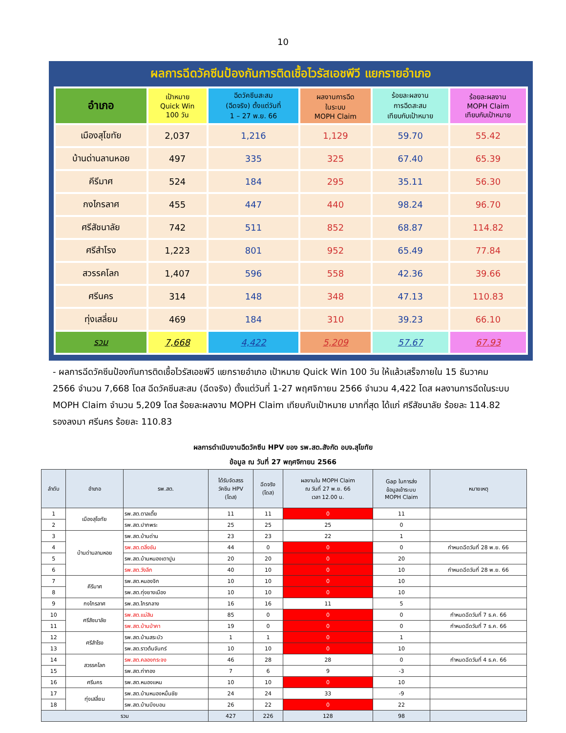10
ผลการฉีดวัคซีนป้องกันการติดเชื้อไวรัสเอชพีวี แยกรายอำเภอ
| อำเภอ | เป้าหมาย Quick Win 100 วัน | ฉีดวัคซีนสะสม (ฉีดจริง) ตั้งแต่วันที่ 1 – 27 พ.ย. 66 | ผลงานการฉีด ในระบบ MOPH Claim | ร้อยละผลงาน การฉีดสะสม เทียบกับเป้าหมาย | ร้อยละผลงาน MOPH Claim เทียบกับเป้าหมาย |
| --- | --- | --- | --- | --- | --- |
| เมืองสุโขทัย | 2,037 | 1,216 | 1,129 | 59.70 | 55.42 |
| บ้านด่านลานหอย | 497 | 335 | 325 | 67.40 | 65.39 |
| คีรีมาศ | 524 | 184 | 295 | 35.11 | 56.30 |
| กงไกรลาศ | 455 | 447 | 440 | 98.24 | 96.70 |
| ศรีสัชนาลัย | 742 | 511 | 852 | 68.87 | 114.82 |
| ศรีสำโรง | 1,223 | 801 | 952 | 65.49 | 77.84 |
| สวรรคโลก | 1,407 | 596 | 558 | 42.36 | 39.66 |
| ศรีนคร | 314 | 148 | 348 | 47.13 | 110.83 |
| ทุ่งเสลี่ยม | 469 | 184 | 310 | 39.23 | 66.10 |
| รวม | 7,668 | 4,422 | 5,209 | 57.67 | 67.93 |
- ผลการฉีดวัคซีนป้องกันการติดเชื้อไวรัสเอชพีวี แยกรายอำเภอ เป้าหมาย Quick Win 100 วัน ให้แล้วเสร็จภายใน 15 ธันวาคม 2566 จำนวน 7,668 โดส ฉีดวัคซีนสะสม (ฉีดจริง) ตั้งแต่วันที่ 1-27 พฤศจิกายน 2566 จำนวน 4,422 โดส ผลงานการฉีดในระบบ MOPH Claim จำนวน 5,209 โดส ร้อยละผลงาน MOPH Claim เทียบกับเป้าหมาย มากที่สุด ได้แก่ ศรีสัชนาลัย ร้อยละ 114.82 รองลงมา ศรีนคร ร้อยละ 110.83
ผลการดำเนินงานฉีดวัคซีน HPV ของ รพ.สต.สังกัด อบจ.สุโขทัย
ข้อมูล ณ วันที่ 27 พฤศจิกายน 2566
| ลำดับ | อำเภอ | รพ.สต. | ได้รับจัดสรร วัคซีน HPV (โดส) | ฉีดจริง (โดส) | ผลงานใน MOPH Claim ณ วันที่ 27 พ.ย. 66 เวลา 12.00 น. | Gap ในการส่ง ข้อมูลเข้าระบบ MOPH Claim | หมายเหตุ |
| --- | --- | --- | --- | --- | --- | --- | --- |
| 1 | เมืองสุโขทัย | รพ.สต.ตาลเตี้ย | 11 | 11 | 0 | 11 | |
| 2 | | รพ.สต.ปากพระ | 25 | 25 | 25 | 0 | |
| 3 | บ้านด่านลานหอย | รพ.สต.บ้านด่าน | 23 | 23 | 22 | 1 | |
| 4 | | รพ.สต.ตลิ่งชัน | 44 | 0 | 0 | 0 | กำหนดฉีดวันที่ 28 พ.ย. 66 |
| 5 | | รพ.สต.บ้านหนองเตาปูน | 20 | 20 | 0 | 20 | |
| 6 | | รพ.สต.วังลึก | 40 | 10 | 0 | 10 | กำหนดฉีดวันที่ 28 พ.ย. 66 |
| 7 | คีรีมาศ | รพ.สต.หนองจิก | 10 | 10 | 0 | 10 | |
| 8 | | รพ.สต.ทุ่งยางเมือง | 10 | 10 | 0 | 10 | |
| 9 | กงไกรลาศ | รพ.สต.ไกรกลาง | 16 | 16 | 11 | 5 | |
| 10 | ศรีสัชนาลัย | รพ.สต.แม่สิน | 85 | 0 | 0 | 0 | กำหนดฉีดวันที่ 7 ธ.ค. 66 |
| 11 | | รพ.สต.บ้านป่าคา | 19 | 0 | 0 | 0 | กำหนดฉีดวันที่ 7 ธ.ค. 66 |
| 12 | ศรีสำโรง | รพ.สต.บ้านสระบัว | 1 | 1 | 0 | 1 | |
| 13 | | รพ.สต.ราวต้นจันทร์ | 10 | 10 | 0 | 10 | |
| 14 | สวรรคโลก | รพ.สต.คลองกระจง | 46 | 28 | 28 | 0 | กำหนดฉีดวันที่ 4 ธ.ค. 66 |
| 15 | | รพ.สต.ท่าทอง | 7 | 6 | 9 | -3 | |
| 16 | ศรีนคร | รพ.สต.หนองแหน | 10 | 10 | 0 | 10 | |
| 17 | ทุ่งเสลี่ยม | รพ.สต.บ้านหนองหมื่นชัย | 24 | 24 | 33 | -9 | |
| 18 | | รพ.สต.บ้านบึงบอน | 26 | 22 | 0 | 22 | |
| รวม | | | 427 | 226 | 128 | 98 | |